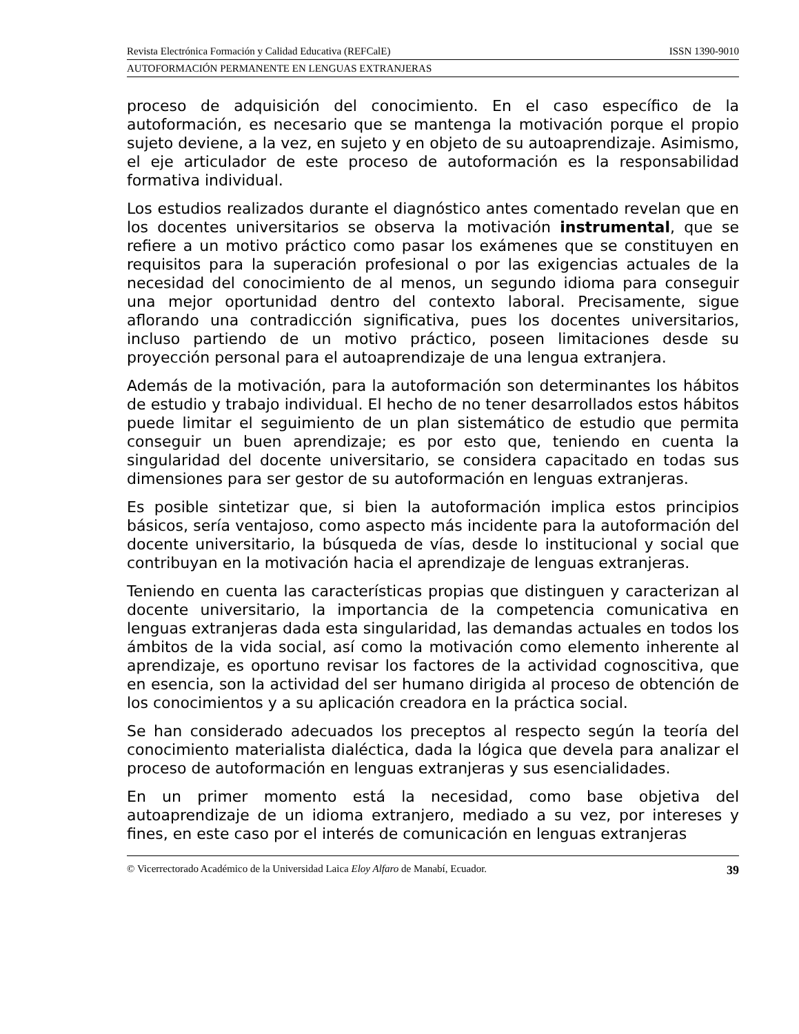Revista Electrónica Formación y Calidad Educativa (REFCalE) ISSN 1390-9010
AUTOFORMACIÓN PERMANENTE EN LENGUAS EXTRANJERAS
proceso de adquisición del conocimiento. En el caso específico de la autoformación, es necesario que se mantenga la motivación porque el propio sujeto deviene, a la vez, en sujeto y en objeto de su autoaprendizaje. Asimismo, el eje articulador de este proceso de autoformación es la responsabilidad formativa individual.
Los estudios realizados durante el diagnóstico antes comentado revelan que en los docentes universitarios se observa la motivación instrumental, que se refiere a un motivo práctico como pasar los exámenes que se constituyen en requisitos para la superación profesional o por las exigencias actuales de la necesidad del conocimiento de al menos, un segundo idioma para conseguir una mejor oportunidad dentro del contexto laboral. Precisamente, sigue aflorando una contradicción significativa, pues los docentes universitarios, incluso partiendo de un motivo práctico, poseen limitaciones desde su proyección personal para el autoaprendizaje de una lengua extranjera.
Además de la motivación, para la autoformación son determinantes los hábitos de estudio y trabajo individual. El hecho de no tener desarrollados estos hábitos puede limitar el seguimiento de un plan sistemático de estudio que permita conseguir un buen aprendizaje; es por esto que, teniendo en cuenta la singularidad del docente universitario, se considera capacitado en todas sus dimensiones para ser gestor de su autoformación en lenguas extranjeras.
Es posible sintetizar que, si bien la autoformación implica estos principios básicos, sería ventajoso, como aspecto más incidente para la autoformación del docente universitario, la búsqueda de vías, desde lo institucional y social que contribuyan en la motivación hacia el aprendizaje de lenguas extranjeras.
Teniendo en cuenta las características propias que distinguen y caracterizan al docente universitario, la importancia de la competencia comunicativa en lenguas extranjeras dada esta singularidad, las demandas actuales en todos los ámbitos de la vida social, así como la motivación como elemento inherente al aprendizaje, es oportuno revisar los factores de la actividad cognoscitiva, que en esencia, son la actividad del ser humano dirigida al proceso de obtención de los conocimientos y a su aplicación creadora en la práctica social.
Se han considerado adecuados los preceptos al respecto según la teoría del conocimiento materialista dialéctica, dada la lógica que devela para analizar el proceso de autoformación en lenguas extranjeras y sus esencialidades.
En un primer momento está la necesidad, como base objetiva del autoaprendizaje de un idioma extranjero, mediado a su vez, por intereses y fines, en este caso por el interés de comunicación en lenguas extranjeras
© Vicerrectorado Académico de la Universidad Laica Eloy Alfaro de Manabí, Ecuador. 39